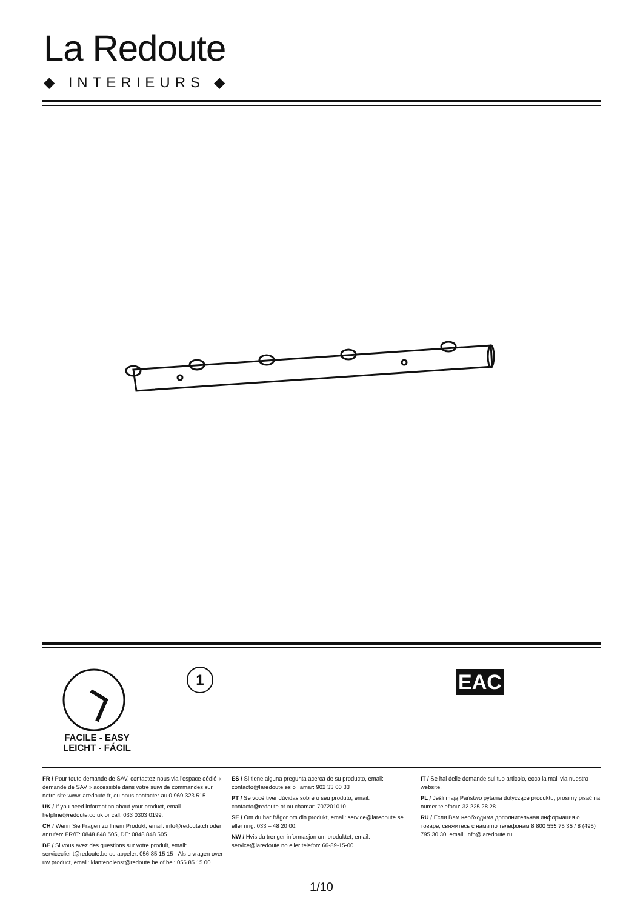La Redoute
◆ INTERIEURS ◆
FACILE - EASY
LEICHT - FÁCIL
1
EAC
FR / Pour toute demande de SAV, contactez-nous via l'espace dédié « demande de SAV » accessible dans votre suivi de commandes sur notre site www.laredoute.fr, ou nous contacter au 0 969 323 515.
UK / If you need information about your product, email helpline@redoute.co.uk or call: 033 0303 0199.
CH / Wenn Sie Fragen zu Ihrem Produkt, email: info@redoute.ch oder anrufen: FR/IT: 0848 848 505, DE: 0848 848 505.
BE / Si vous avez des questions sur votre produit, email: serviceclient@redoute.be ou appeler: 056 85 15 15 - Als u vragen over uw product, email: klantendienst@redoute.be of bel: 056 85 15 00.
ES / Si tiene alguna pregunta acerca de su producto, email: contacto@laredoute.es o llamar: 902 33 00 33
PT / Se você tiver dúvidas sobre o seu produto, email: contacto@redoute.pt ou chamar: 707201010.
SE / Om du har frågor om din produkt, email: service@laredoute.se eller ring: 033 – 48 20 00.
NW / Hvis du trenger informasjon om produktet, email: service@laredoute.no eller telefon: 66-89-15-00.
IT / Se hai delle domande sul tuo articolo, ecco la mail via nuestro website.
PL / Jeśli mają Państwo pytania dotyczące produktu, prosimy pisać na numer telefonu: 32 225 28 28.
RU / Если Вам необходима дополнительная информация о товаре, свяжитесь с нами по телефонам 8 800 555 75 35 / 8 (495) 795 30 30, email: info@laredoute.ru.
1/10